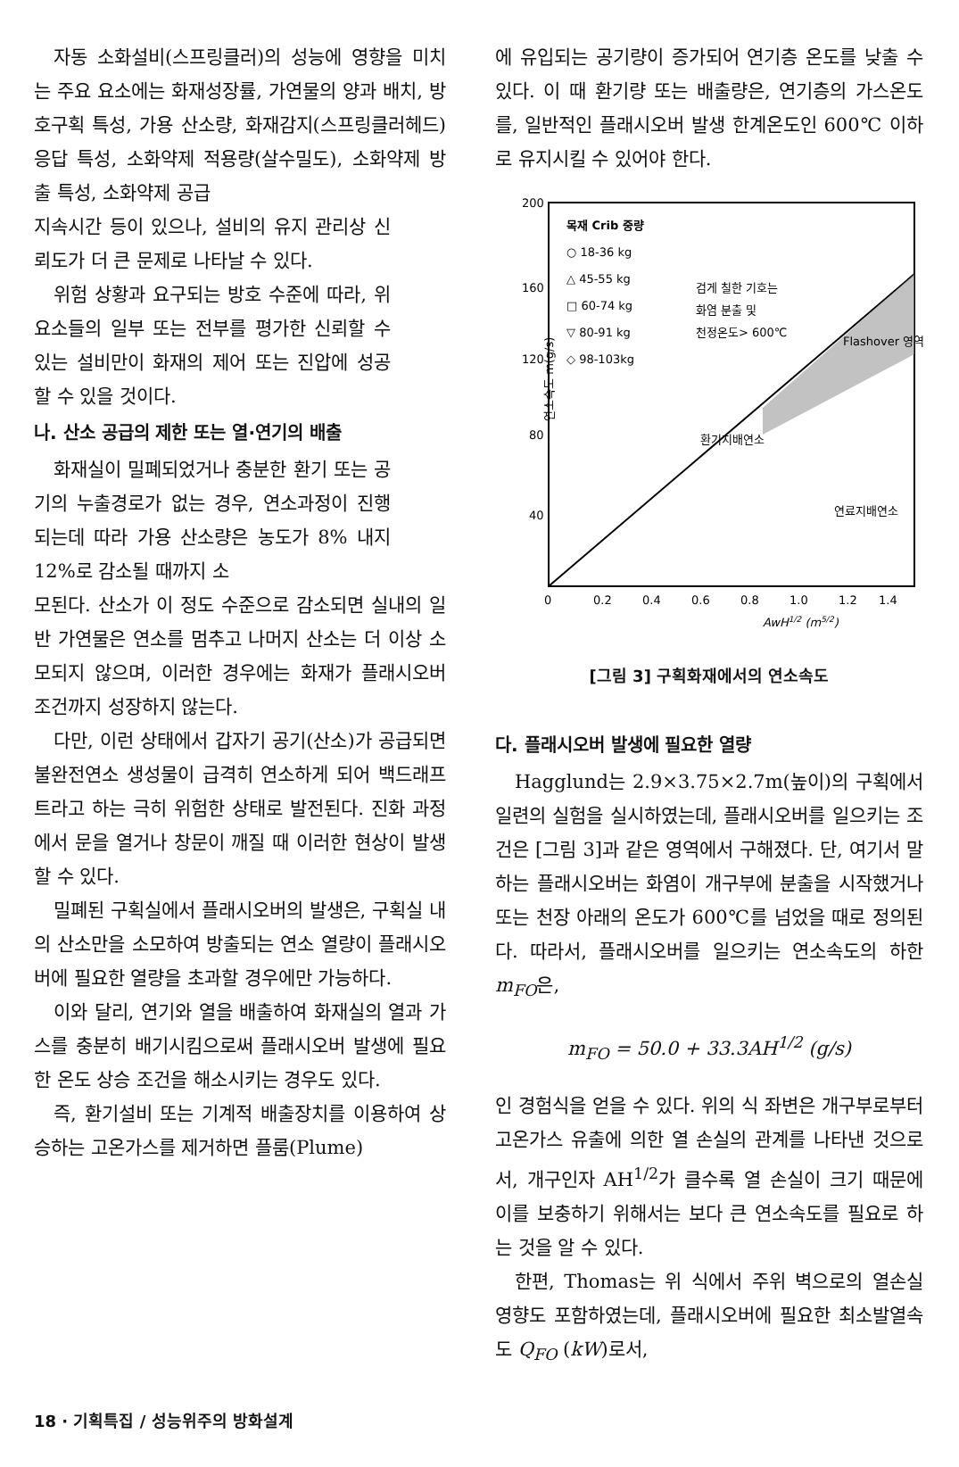자동 소화설비(스프링클러)의 성능에 영향을 미치는 주요 요소에는 화재성장률, 가연물의 양과 배치, 방호구획 특성, 가용 산소량, 화재감지(스프링클러헤드) 응답 특성, 소화약제 적용량(살수밀도), 소화약제 방출 특성, 소화약제 공급
지속시간 등이 있으나, 설비의 유지 관리상 신뢰도가 더 큰 문제로 나타날 수 있다.
위험 상황과 요구되는 방호 수준에 따라, 위 요소들의 일부 또는 전부를 평가한 신뢰할 수 있는 설비만이 화재의 제어 또는 진압에 성공할 수 있을 것이다.
나. 산소 공급의 제한 또는 열·연기의 배출
화재실이 밀폐되었거나 충분한 환기 또는 공기의 누출경로가 없는 경우, 연소과정이 진행되는데 따라 가용 산소량은 농도가 8% 내지 12%로 감소될 때까지 소
모된다. 산소가 이 정도 수준으로 감소되면 실내의 일반 가연물은 연소를 멈추고 나머지 산소는 더 이상 소모되지 않으며, 이러한 경우에는 화재가 플래시오버 조건까지 성장하지 않는다.
다만, 이런 상태에서 갑자기 공기(산소)가 공급되면 불완전연소 생성물이 급격히 연소하게 되어 백드래프트라고 하는 극히 위험한 상태로 발전된다. 진화 과정에서 문을 열거나 창문이 깨질 때 이러한 현상이 발생할 수 있다.
밀폐된 구획실에서 플래시오버의 발생은, 구획실 내의 산소만을 소모하여 방출되는 연소 열량이 플래시오버에 필요한 열량을 초과할 경우에만 가능하다.
이와 달리, 연기와 열을 배출하여 화재실의 열과 가스를 충분히 배기시킴으로써 플래시오버 발생에 필요한 온도 상승 조건을 해소시키는 경우도 있다.
즉, 환기설비 또는 기계적 배출장치를 이용하여 상승하는 고온가스를 제거하면 플룸(Plume)
에 유입되는 공기량이 증가되어 연기층 온도를 낮출 수 있다. 이 때 환기량 또는 배출량은, 연기층의 가스온도를, 일반적인 플래시오버 발생 한계온도인 600℃ 이하로 유지시킬 수 있어야 한다.
200
160
120
80
40
0
0.2
0.4
0.6
0.8
1.0
1.2
1.4
AwH1/2 (m5/2)
연소속도 m(g/s)
목재 Crib 중량
○ 18-36 kg
△ 45-55 kg
□ 60-74 kg
▽ 80-91 kg
◇ 98-103kg
검게 칠한 기호는
화염 분출 및
천정온도> 600℃
Flashover 영역
환기지배연소
연료지배연소
[그림 3] 구획화재에서의 연소속도
다. 플래시오버 발생에 필요한 열량
Hagglund는 2.9×3.75×2.7m(높이)의 구획에서 일련의 실험을 실시하였는데, 플래시오버를 일으키는 조건은 [그림 3]과 같은 영역에서 구해졌다. 단, 여기서 말하는 플래시오버는 화염이 개구부에 분출을 시작했거나 또는 천장 아래의 온도가 600℃를 넘었을 때로 정의된다. 따라서, 플래시오버를 일으키는 연소속도의 하한 m<sub>FO</sub>은,
m<sub>FO</sub> = 50.0 + 33.3AH<sup>1/2</sup> (g/s)
인 경험식을 얻을 수 있다. 위의 식 좌변은 개구부로부터 고온가스 유출에 의한 열 손실의 관계를 나타낸 것으로서, 개구인자 AH<sup>1/2</sup>가 클수록 열 손실이 크기 때문에 이를 보충하기 위해서는 보다 큰 연소속도를 필요로 하는 것을 알 수 있다.
한편, Thomas는 위 식에서 주위 벽으로의 열손실 영향도 포함하였는데, 플래시오버에 필요한 최소발열속도 Q<sub>FO</sub> (kW)로서,
18 · 기획특집 / 성능위주의 방화설계